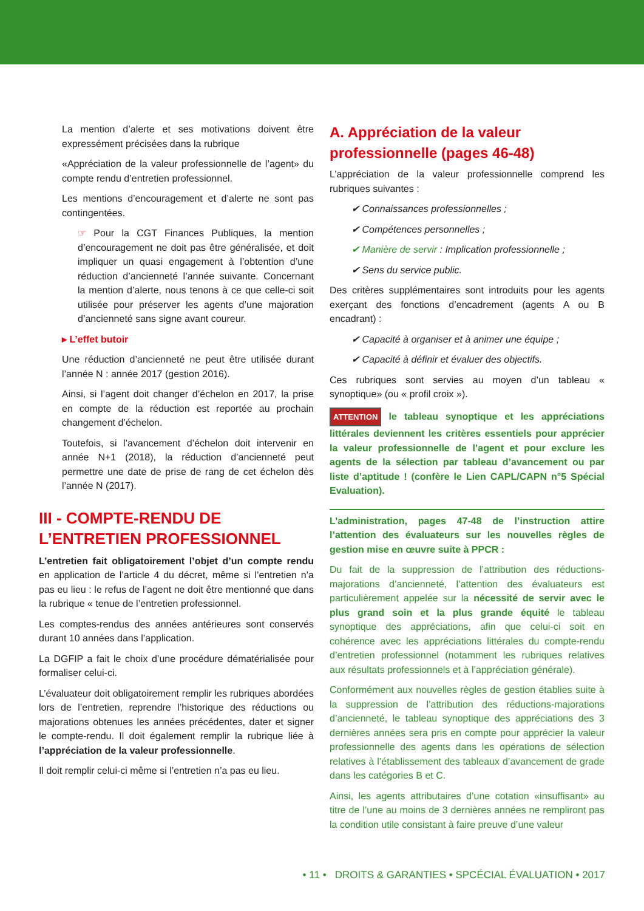La mention d’alerte et ses motivations doivent être expressément précisées dans la rubrique
«Appréciation de la valeur professionnelle de l’agent» du compte rendu d’entretien professionnel.
Les mentions d’encouragement et d’alerte ne sont pas contingentées.
☞ Pour la CGT Finances Publiques, la mention d’encouragement ne doit pas être généralisée, et doit impliquer un quasi engagement à l’obtention d’une réduction d’ancienneté l’année suivante. Concernant la mention d’alerte, nous tenons à ce que celle-ci soit utilisée pour préserver les agents d’une majoration d’ancienneté sans signe avant coureur.
▸ L’effet butoir
Une réduction d’ancienneté ne peut être utilisée durant l’année N : année 2017 (gestion 2016).
Ainsi, si l’agent doit changer d’échelon en 2017, la prise en compte de la réduction est reportée au prochain changement d’échelon.
Toutefois, si l’avancement d’échelon doit intervenir en année N+1 (2018), la réduction d’ancienneté peut permettre une date de prise de rang de cet échelon dès l’année N (2017).
III - COMPTE-RENDU DE L’ENTRETIEN PROFESSIONNEL
L’entretien fait obligatoirement l’objet d’un compte rendu en application de l’article 4 du décret, même si l’entretien n’a pas eu lieu : le refus de l’agent ne doit être mentionné que dans la rubrique « tenue de l’entretien professionnel.
Les comptes-rendus des années antérieures sont conservés durant 10 années dans l’application.
La DGFIP a fait le choix d’une procédure dématérialisée pour formaliser celui-ci.
L’évaluateur doit obligatoirement remplir les rubriques abordées lors de l’entretien, reprendre l’historique des réductions ou majorations obtenues les années précédentes, dater et signer le compte-rendu. Il doit également remplir la rubrique liée à l’appréciation de la valeur professionnelle.
Il doit remplir celui-ci même si l’entretien n’a pas eu lieu.
A. Appréciation de la valeur professionnelle (pages 46-48)
L’appréciation de la valeur professionnelle comprend les rubriques suivantes :
✔ Connaissances professionnelles ;
✔ Compétences personnelles ;
✔ Manière de servir : Implication professionnelle ;
✔ Sens du service public.
Des critères supplémentaires sont introduits pour les agents exerçant des fonctions d’encadrement (agents A ou B encadrant) :
✔ Capacité à organiser et à animer une équipe ;
✔ Capacité à définir et évaluer des objectifs.
Ces rubriques sont servies au moyen d’un tableau « synoptique» (ou « profil croix »).
ATTENTION le tableau synoptique et les appréciations littérales deviennent les critères essentiels pour apprécier la valeur professionnelle de l’agent et pour exclure les agents de la sélection par tableau d’avancement ou par liste d’aptitude ! (confère le Lien CAPL/CAPN n°5 Spécial Evaluation).
L’administration, pages 47-48 de l’instruction attire l’attention des évaluateurs sur les nouvelles règles de gestion mise en œuvre suite à PPCR :
Du fait de la suppression de l’attribution des réductions-majorations d’ancienneté, l’attention des évaluateurs est particulièrement appelée sur la nécessité de servir avec le plus grand soin et la plus grande équité le tableau synoptique des appréciations, afin que celui-ci soit en cohérence avec les appréciations littérales du compte-rendu d’entretien professionnel (notamment les rubriques relatives aux résultats professionnels et à l’appréciation générale).
Conformément aux nouvelles règles de gestion établies suite à la suppression de l’attribution des réductions-majorations d’ancienneté, le tableau synoptique des appréciations des 3 dernières années sera pris en compte pour apprécier la valeur professionnelle des agents dans les opérations de sélection relatives à l’établissement des tableaux d’avancement de grade dans les catégories B et C.
Ainsi, les agents attributaires d’une cotation «insuffisant» au titre de l’une au moins de 3 dernières années ne rempliront pas la condition utile consistant à faire preuve d’une valeur
• 11 • DROITS & GARANTIES • SPCÉCIAL ÉVALUATION • 2017